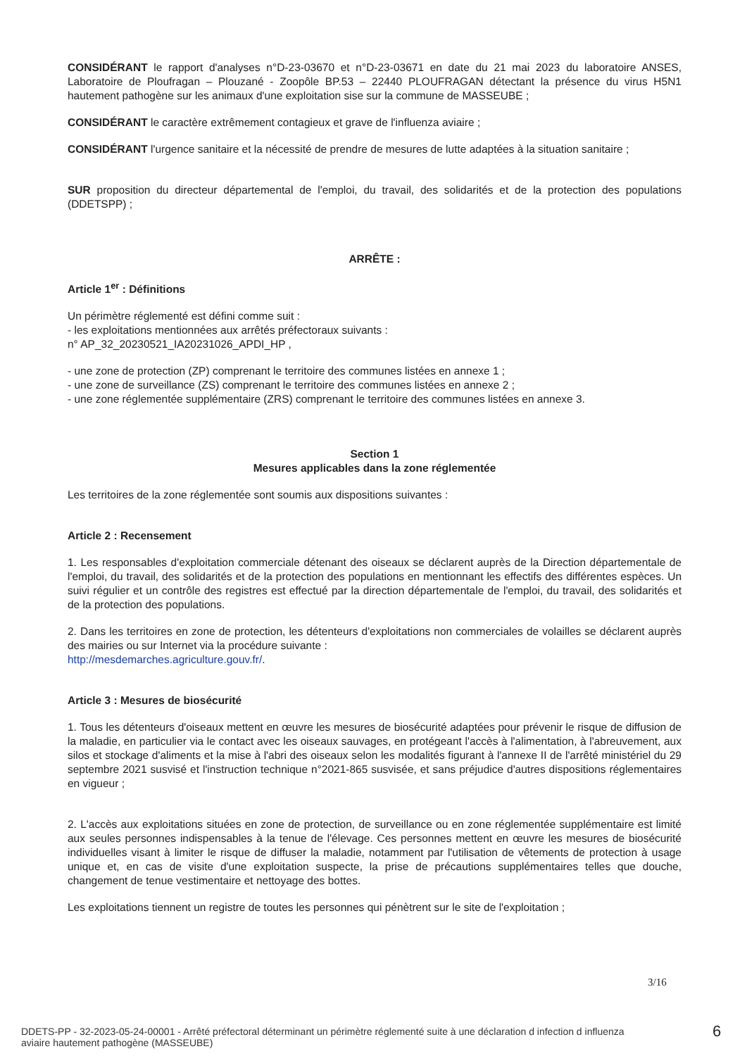CONSIDÉRANT le rapport d'analyses n°D-23-03670 et n°D-23-03671 en date du 21 mai 2023 du laboratoire ANSES, Laboratoire de Ploufragan – Plouzané - Zoopôle BP.53 – 22440 PLOUFRAGAN détectant la présence du virus H5N1 hautement pathogène sur les animaux d'une exploitation sise sur la commune de MASSEUBE ;
CONSIDÉRANT le caractère extrêmement contagieux et grave de l'influenza aviaire ;
CONSIDÉRANT l'urgence sanitaire et la nécessité de prendre de mesures de lutte adaptées à la situation sanitaire ;
SUR proposition du directeur départemental de l'emploi, du travail, des solidarités et de la protection des populations (DDETSPP) ;
ARRÊTE :
Article 1<sup>er</sup> : Définitions
Un périmètre réglementé est défini comme suit :
- les exploitations mentionnées aux arrêtés préfectoraux suivants :
n° AP_32_20230521_IA20231026_APDI_HP ,
- une zone de protection (ZP) comprenant le territoire des communes listées en annexe 1 ;
- une zone de surveillance (ZS) comprenant le territoire des communes listées en annexe 2 ;
- une zone réglementée supplémentaire (ZRS) comprenant le territoire des communes listées en annexe 3.
Section 1
Mesures applicables dans la zone réglementée
Les territoires de la zone réglementée sont soumis aux dispositions suivantes :
Article 2 : Recensement
1. Les responsables d'exploitation commerciale détenant des oiseaux se déclarent auprès de la Direction départementale de l'emploi, du travail, des solidarités et de la protection des populations en mentionnant les effectifs des différentes espèces. Un suivi régulier et un contrôle des registres est effectué par la direction départementale de l'emploi, du travail, des solidarités et de la protection des populations.
2. Dans les territoires en zone de protection, les détenteurs d'exploitations non commerciales de volailles se déclarent auprès des mairies ou sur Internet via la procédure suivante :
http://mesdemarches.agriculture.gouv.fr/.
Article 3 : Mesures de biosécurité
1. Tous les détenteurs d'oiseaux mettent en œuvre les mesures de biosécurité adaptées pour prévenir le risque de diffusion de la maladie, en particulier via le contact avec les oiseaux sauvages, en protégeant l'accès à l'alimentation, à l'abreuvement, aux silos et stockage d'aliments et la mise à l'abri des oiseaux selon les modalités figurant à l'annexe II de l'arrêté ministériel du 29 septembre 2021 susvisé et l'instruction technique n°2021-865 susvisée, et sans préjudice d'autres dispositions réglementaires en vigueur ;
2. L'accès aux exploitations situées en zone de protection, de surveillance ou en zone réglementée supplémentaire est limité aux seules personnes indispensables à la tenue de l'élevage. Ces personnes mettent en œuvre les mesures de biosécurité individuelles visant à limiter le risque de diffuser la maladie, notamment par l'utilisation de vêtements de protection à usage unique et, en cas de visite d'une exploitation suspecte, la prise de précautions supplémentaires telles que douche, changement de tenue vestimentaire et nettoyage des bottes.
Les exploitations tiennent un registre de toutes les personnes qui pénètrent sur le site de l'exploitation ;
3/16
DDETS-PP - 32-2023-05-24-00001 - Arrêté préfectoral déterminant un périmètre réglementé suite à une déclaration d infection d influenza aviaire hautement pathogène (MASSEUBE)
6